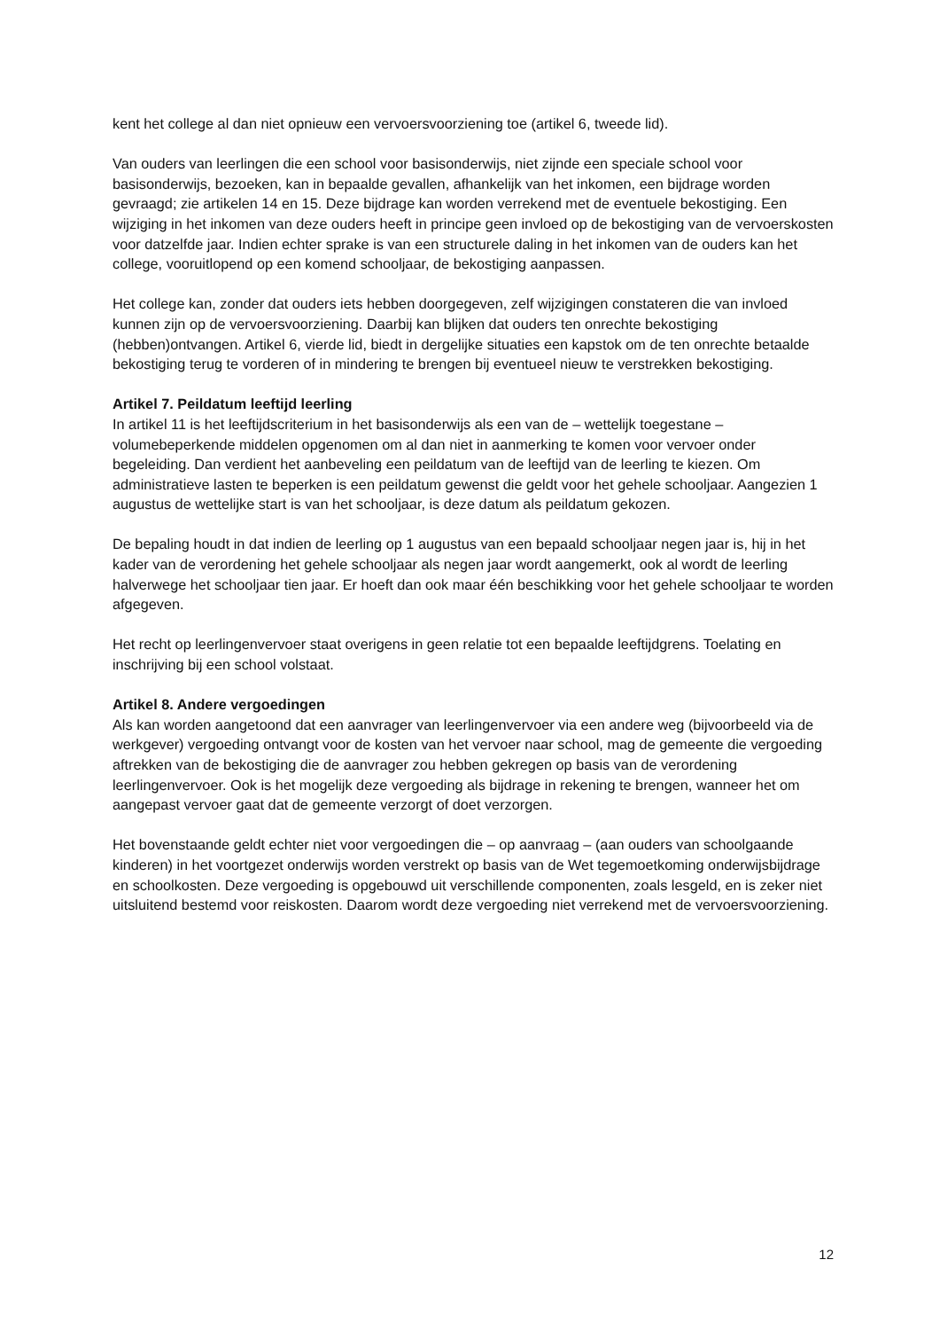kent het college al dan niet opnieuw een vervoersvoorziening toe (artikel 6, tweede lid).
Van ouders van leerlingen die een school voor basisonderwijs, niet zijnde een speciale school voor basisonderwijs, bezoeken, kan in bepaalde gevallen, afhankelijk van het inkomen, een bijdrage worden gevraagd; zie artikelen 14 en 15. Deze bijdrage kan worden verrekend met de eventuele bekostiging. Een wijziging in het inkomen van deze ouders heeft in principe geen invloed op de bekostiging van de vervoerskosten voor datzelfde jaar. Indien echter sprake is van een structurele daling in het inkomen van de ouders kan het college, vooruitlopend op een komend schooljaar, de bekostiging aanpassen.
Het college kan, zonder dat ouders iets hebben doorgegeven, zelf wijzigingen constateren die van invloed kunnen zijn op de vervoersvoorziening. Daarbij kan blijken dat ouders ten onrechte bekostiging (hebben)ontvangen. Artikel 6, vierde lid, biedt in dergelijke situaties een kapstok om de ten onrechte betaalde bekostiging terug te vorderen of in mindering te brengen bij eventueel nieuw te verstrekken bekostiging.
Artikel 7. Peildatum leeftijd leerling
In artikel 11 is het leeftijdscriterium in het basisonderwijs als een van de – wettelijk toegestane – volumebeperkende middelen opgenomen om al dan niet in aanmerking te komen voor vervoer onder begeleiding. Dan verdient het aanbeveling een peildatum van de leeftijd van de leerling te kiezen. Om administratieve lasten te beperken is een peildatum gewenst die geldt voor het gehele schooljaar. Aangezien 1 augustus de wettelijke start is van het schooljaar, is deze datum als peildatum gekozen.
De bepaling houdt in dat indien de leerling op 1 augustus van een bepaald schooljaar negen jaar is, hij in het kader van de verordening het gehele schooljaar als negen jaar wordt aangemerkt, ook al wordt de leerling halverwege het schooljaar tien jaar. Er hoeft dan ook maar één beschikking voor het gehele schooljaar te worden afgegeven.
Het recht op leerlingenvervoer staat overigens in geen relatie tot een bepaalde leeftijdgrens. Toelating en inschrijving bij een school volstaat.
Artikel 8. Andere vergoedingen
Als kan worden aangetoond dat een aanvrager van leerlingenvervoer via een andere weg (bijvoorbeeld via de werkgever) vergoeding ontvangt voor de kosten van het vervoer naar school, mag de gemeente die vergoeding aftrekken van de bekostiging die de aanvrager zou hebben gekregen op basis van de verordening leerlingenvervoer. Ook is het mogelijk deze vergoeding als bijdrage in rekening te brengen, wanneer het om aangepast vervoer gaat dat de gemeente verzorgt of doet verzorgen.
Het bovenstaande geldt echter niet voor vergoedingen die – op aanvraag – (aan ouders van schoolgaande kinderen) in het voortgezet onderwijs worden verstrekt op basis van de Wet tegemoetkoming onderwijsbijdrage en schoolkosten. Deze vergoeding is opgebouwd uit verschillende componenten, zoals lesgeld, en is zeker niet uitsluitend bestemd voor reiskosten. Daarom wordt deze vergoeding niet verrekend met de vervoersvoorziening.
12